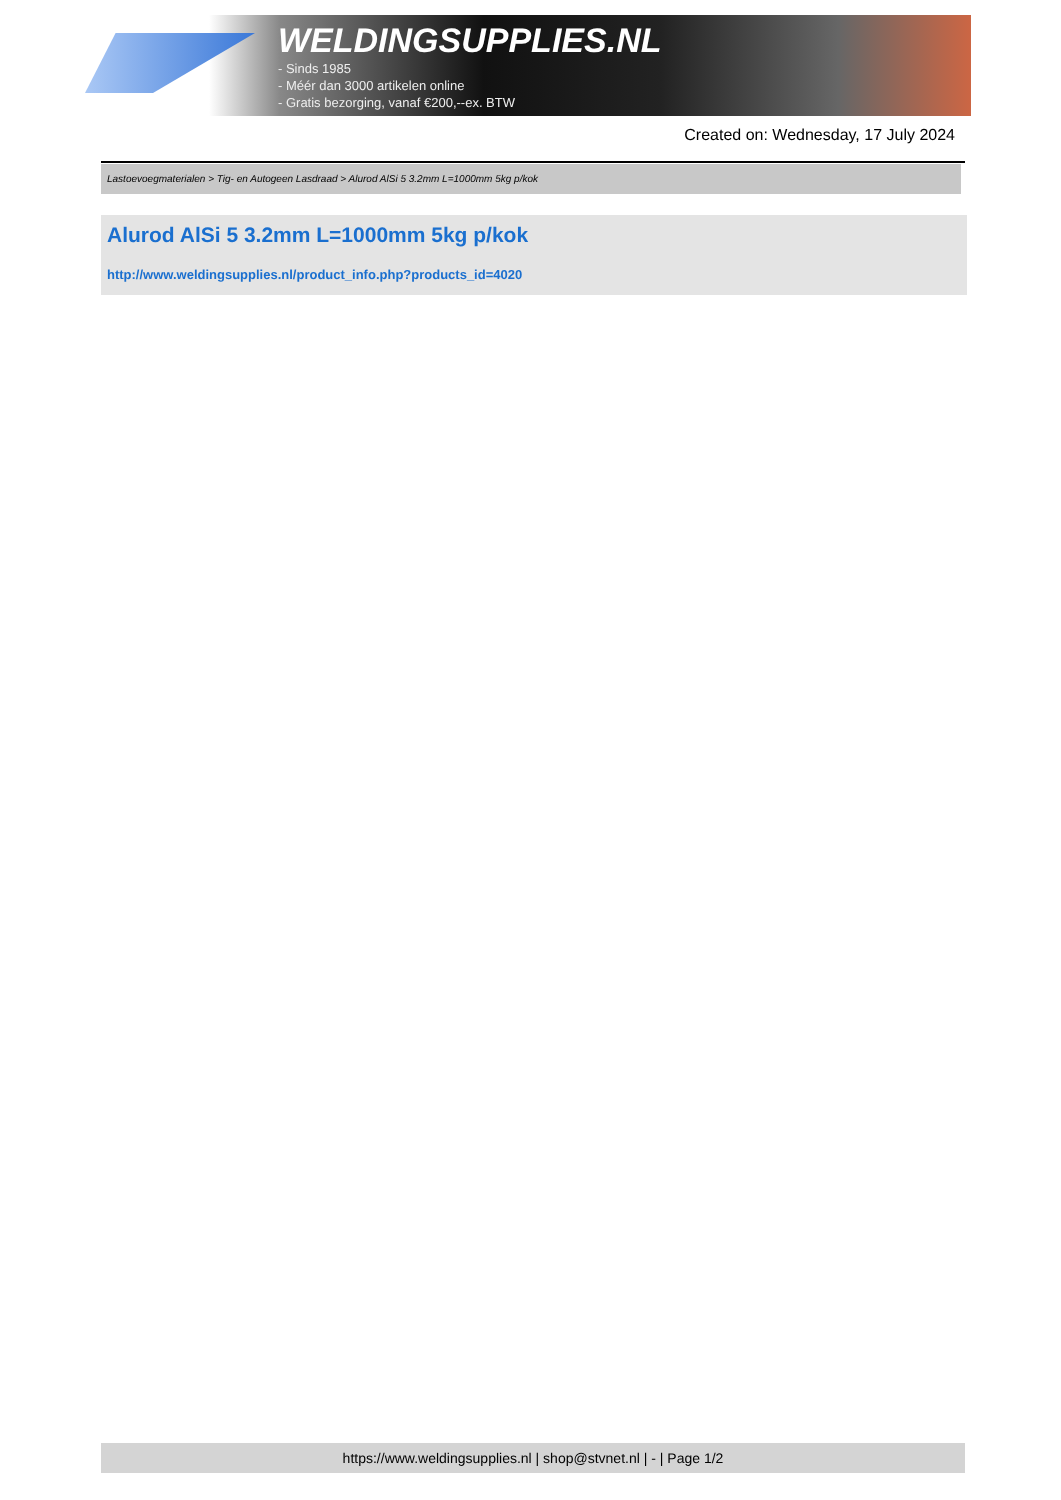WELDINGSUPPLIES.NL
- Sinds 1985
- Méér dan 3000 artikelen online
- Gratis bezorging, vanaf €200,--ex. BTW
Created on: Wednesday, 17 July 2024
Lastoevoegmaterialen > Tig- en Autogeen Lasdraad > Alurod AlSi 5 3.2mm L=1000mm 5kg p/kok
Alurod AlSi 5 3.2mm L=1000mm 5kg p/kok
http://www.weldingsupplies.nl/product_info.php?products_id=4020
https://www.weldingsupplies.nl | shop@stvnet.nl | - | Page 1/2